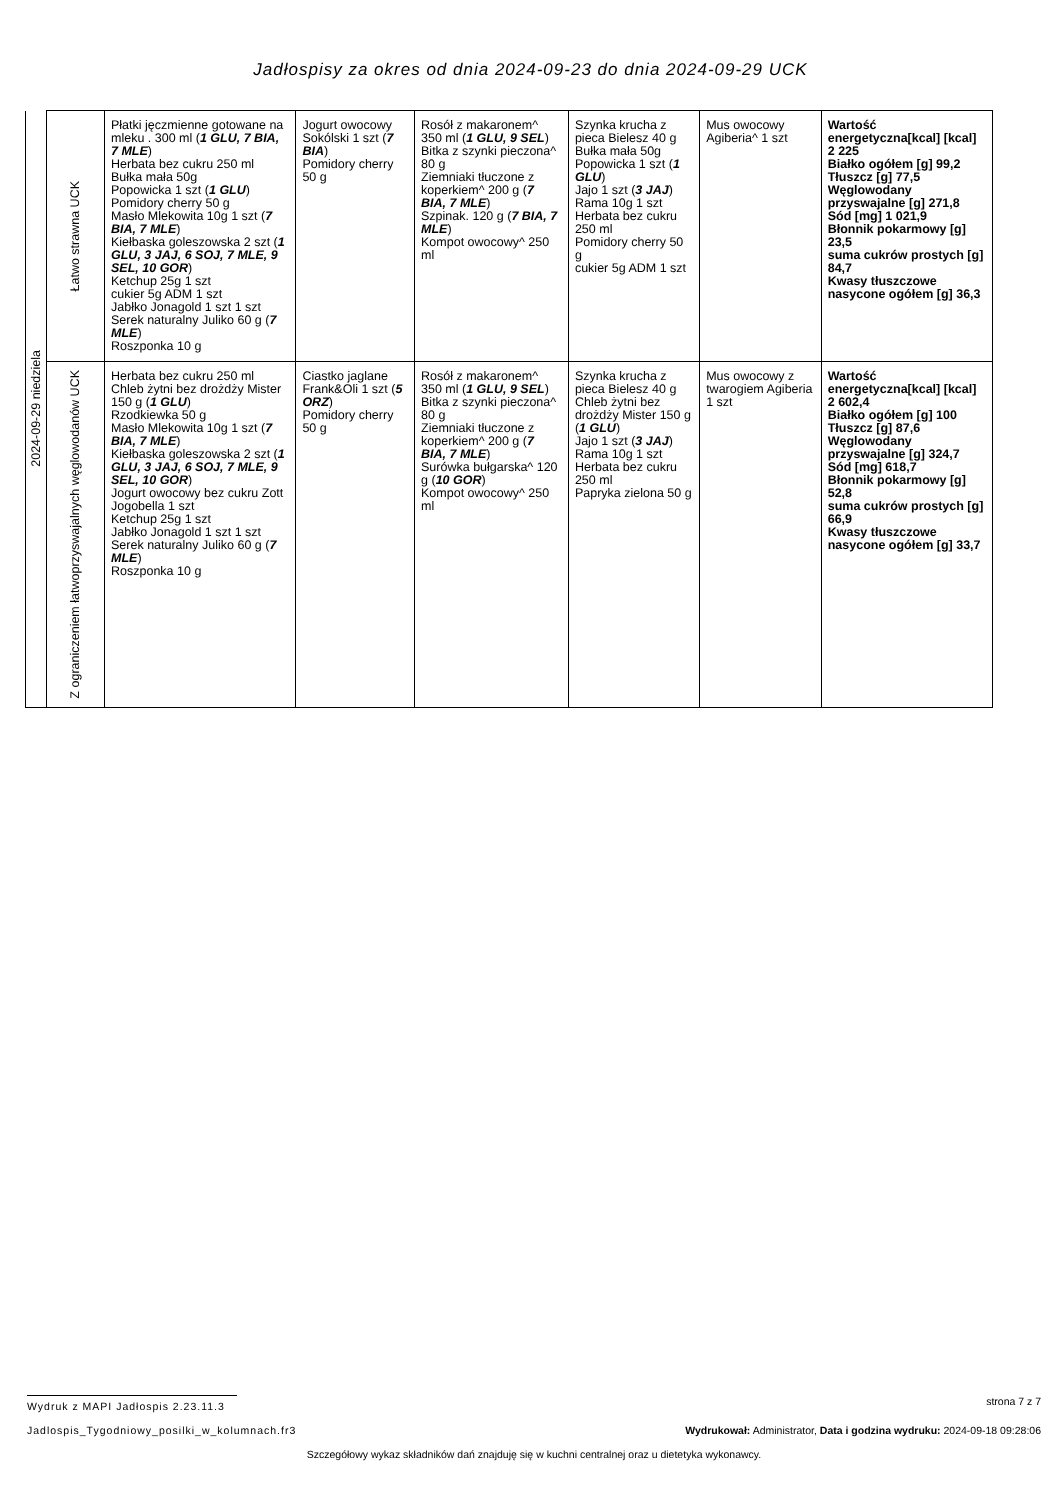Jadłospisy za okres od dnia 2024-09-23 do dnia 2024-09-29 UCK
| 2024-09-29 niedziela | Łatwo strawna UCK | Płatki jęczmienne gotowane na mleku . 300 ml ( 1 GLU, 7 BIA, 7 MLE ) Herbata bez cukru 250 ml Bułka mała 50g Popowicka 1 szt ( 1 GLU ) Pomidory cherry 50 g Masło Mlekowita 10g 1 szt ( 7 BIA, 7 MLE ) Kiełbaska goleszowska 2 szt ( 1 GLU, 3 JAJ, 6 SOJ, 7 MLE, 9 SEL, 10 GOR ) Ketchup 25g 1 szt cukier 5g ADM 1 szt Jabłko Jonagold 1 szt 1 szt Serek naturalny Juliko 60 g ( 7 MLE ) Roszponka 10 g | Jogurt owocowy Sokólski 1 szt ( 7 BIA ) Pomidory cherry 50 g | Rosół z makaronem^ 350 ml ( 1 GLU, 9 SEL ) Bitka z szynki pieczona^ 80 g Ziemniaki tłuczone z koperkiem^ 200 g ( 7 BIA, 7 MLE ) Szpinak. 120 g ( 7 BIA, 7 MLE ) Kompot owocowy^ 250 ml | Szynka krucha z pieca Bielesz 40 g Bułka mała 50g Popowicka 1 szt ( 1 GLU ) Jajo 1 szt ( 3 JAJ ) Rama 10g 1 szt Herbata bez cukru 250 ml Pomidory cherry 50 g cukier 5g ADM 1 szt | Mus owocowy Agiberia^ 1 szt | Wartość energetyczna[kcal] [kcal] 2 225 Białko ogółem [g] 99,2 Tłuszcz [g] 77,5 Węglowodany przyswajalne [g] 271,8 Sód [mg] 1 021,9 Błonnik pokarmowy [g] 23,5 suma cukrów prostych [g] 84,7 Kwasy tłuszczowe nasycone ogółem [g] 36,3 |
| | Z ograniczeniem łatwoprzyswajalnych węglowodanów UCK | Herbata bez cukru 250 ml Chleb żytni bez drożdży Mister 150 g ( 1 GLU ) Rzodkiewka 50 g Masło Mlekowita 10g 1 szt ( 7 BIA, 7 MLE ) Kiełbaska goleszowska 2 szt ( 1 GLU, 3 JAJ, 6 SOJ, 7 MLE, 9 SEL, 10 GOR ) Jogurt owocowy bez cukru Zott Jogobella 1 szt Ketchup 25g 1 szt Jabłko Jonagold 1 szt 1 szt Serek naturalny Juliko 60 g ( 7 MLE ) Roszponka 10 g | Ciastko jaglane Frank&Oli 1 szt ( 5 ORZ ) Pomidory cherry 50 g | Rosół z makaronem^ 350 ml ( 1 GLU, 9 SEL ) Bitka z szynki pieczona^ 80 g Ziemniaki tłuczone z koperkiem^ 200 g ( 7 BIA, 7 MLE ) Surówka bułgarska^ 120 g ( 10 GOR ) Kompot owocowy^ 250 ml | Szynka krucha z pieca Bielesz 40 g Chleb żytni bez drożdży Mister 150 g ( 1 GLU ) Jajo 1 szt ( 3 JAJ ) Rama 10g 1 szt Herbata bez cukru 250 ml Papryka zielona 50 g | Mus owocowy z twarogiem Agiberia 1 szt | Wartość energetyczna[kcal] [kcal] 2 602,4 Białko ogółem [g] 100 Tłuszcz [g] 87,6 Węglowodany przyswajalne [g] 324,7 Sód [mg] 618,7 Błonnik pokarmowy [g] 52,8 suma cukrów prostych [g] 66,9 Kwasy tłuszczowe nasycone ogółem [g] 33,7 |
Wydruk z MAPI Jadłospis 2.23.11.3 strona 7 z 7
Jadlospis_Tygodniowy_posilki_w_kolumnach.fr3 Wydrukował: Administrator, Data i godzina wydruku: 2024-09-18 09:28:06
Szczegółowy wykaz składników dań znajduję się w kuchni centralnej oraz u dietetyka wykonawcy.